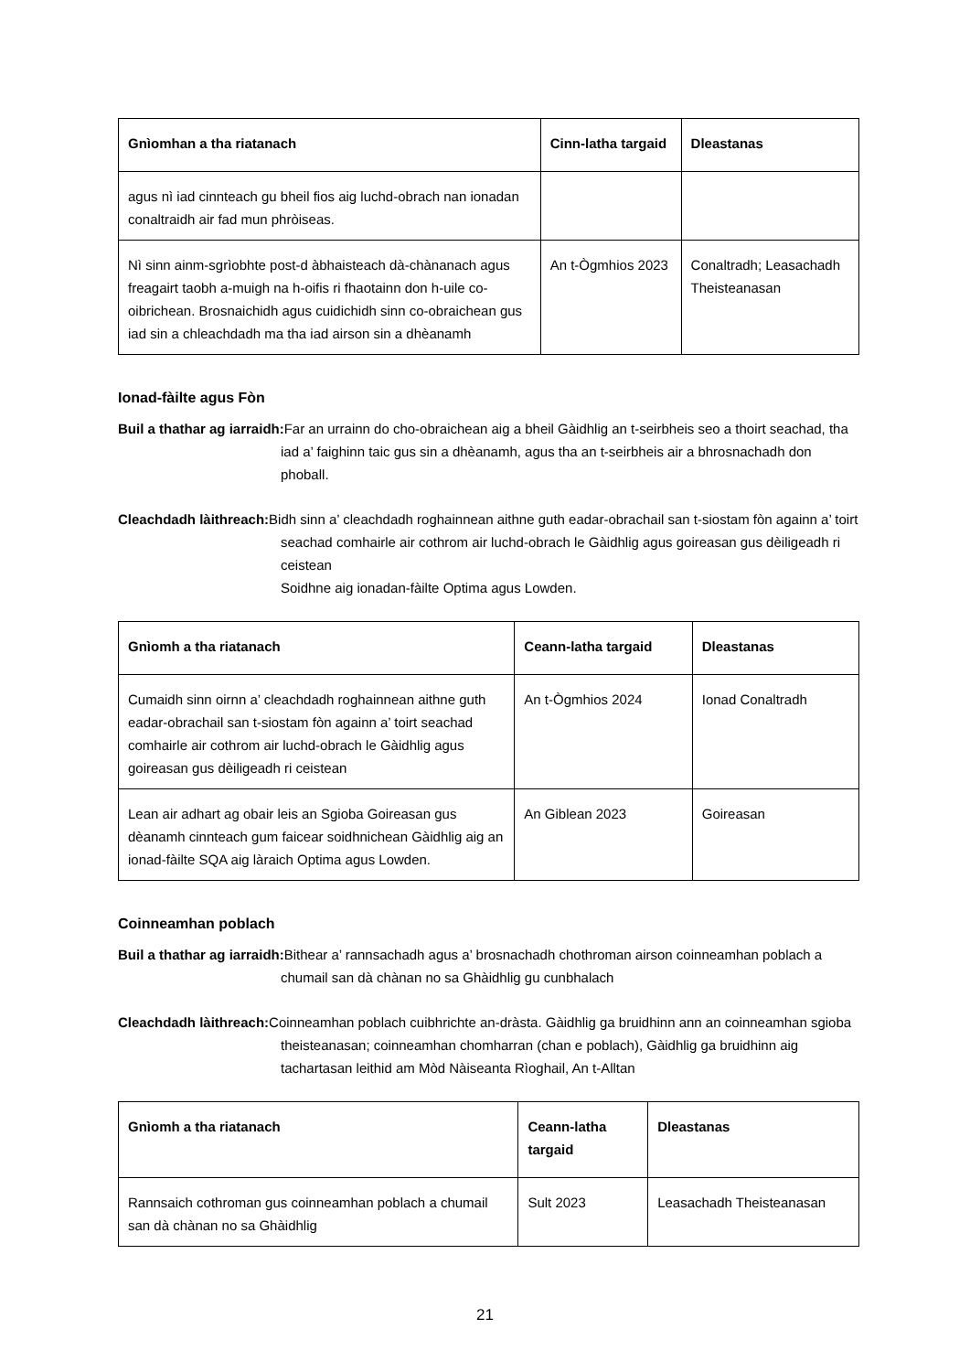| Gnìomhan a tha riatanach | Cinn-latha targaid | Dleastanas |
| --- | --- | --- |
| agus nì iad cinnteach gu bheil fios aig luchd-obrach nan ionadan conaltraidh air fad mun phròiseas. | | |
| Nì sinn ainm-sgrìobhte post-d àbhaisteach dà-chànanach agus freagairt taobh a-muigh na h-oifis ri fhaotainn don h-uile co-oibrichean. Brosnaichidh agus cuidichidh sinn co-obraichean gus iad sin a chleachdadh ma tha iad airson sin a dhèanamh | An t-Ògmhios 2023 | Conaltradh; Leasachadh Theisteanasan |
Ionad-fàilte agus Fòn
Buil a thathar ag iarraidh: Far an urrainn do cho-obraichean aig a bheil Gàidhlig an t-seirbheis seo a thoirt seachad, tha iad a’ faighinn taic gus sin a dhèanamh, agus tha an t-seirbheis air a bhrosnachadh don phoball.
Cleachdadh làithreach: Bidh sinn a’ cleachdadh roghainnean aithne guth eadar-obrachail san t-siostam fòn againn a’ toirt seachad comhairle air cothrom air luchd-obrach le Gàidhlig agus goireasan gus dèiligeadh ri ceistean
Soidhne aig ionadan-fàilte Optima agus Lowden.
| Gnìomh a tha riatanach | Ceann-latha targaid | Dleastanas |
| --- | --- | --- |
| Cumaidh sinn oirnn a’ cleachdadh roghainnean aithne guth eadar-obrachail san t-siostam fòn againn a’ toirt seachad comhairle air cothrom air luchd-obrach le Gàidhlig agus goireasan gus dèiligeadh ri ceistean | An t-Ògmhios 2024 | Ionad Conaltradh |
| Lean air adhart ag obair leis an Sgioba Goireasan gus dèanamh cinnteach gum faicear soidhnichean Gàidhlig aig an ionad-fàilte SQA aig làraich Optima agus Lowden. | An Giblean 2023 | Goireasan |
Coinneamhan poblach
Buil a thathar ag iarraidh: Bithear a’ rannsachadh agus a’ brosnachadh chothroman airson coinneamhan poblach a chumail san dà chànan no sa Ghàidhlig gu cunbhalach
Cleachdadh làithreach: Coinneamhan poblach cuibhrichte an-dràsta. Gàidhlig ga bruidhinn ann an coinneamhan sgioba theisteanasan; coinneamhan chomharran (chan e poblach), Gàidhlig ga bruidhinn aig tachartasan leithid am Mòd Nàiseanta Rìoghail, An t-Alltan
| Gnìomh a tha riatanach | Ceann-latha targaid | Dleastanas |
| --- | --- | --- |
| Rannsaich cothroman gus coinneamhan poblach a chumail san dà chànan no sa Ghàidhlig | Sult 2023 | Leasachadh Theisteanasan |
21